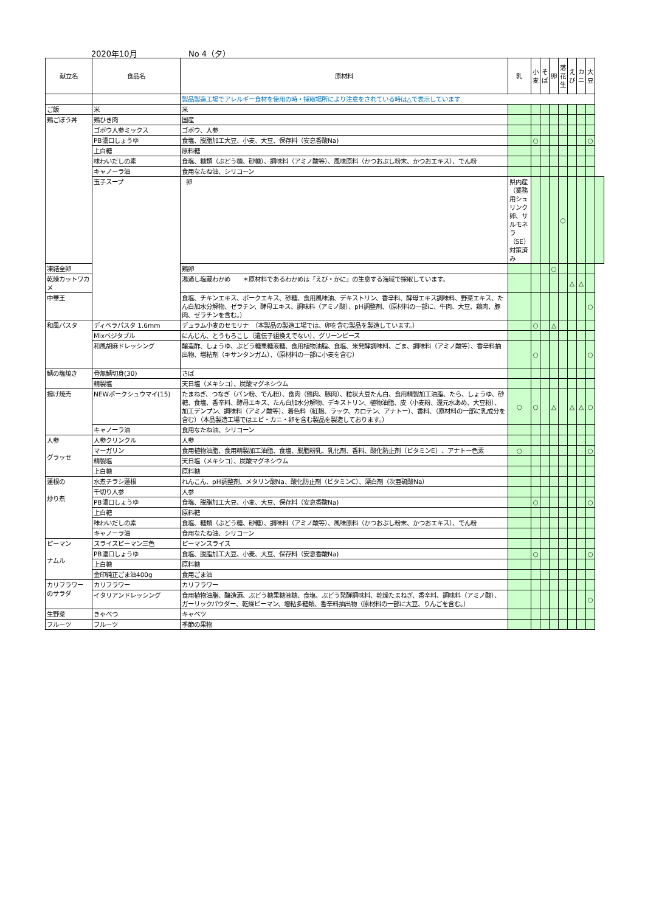2020年10月 No 4（夕）
| 献立名 | 食品名 | 原材料 | 乳 | 小 麦 | そ ば | 卵 | 落 花 生 | え び | カ ニ | 大 豆 | |
| --- | --- | --- | --- | --- | --- | --- | --- | --- | --- | --- | --- |
| | | 製品製造工場でアレルギー食材を使用の時・採取場所により注意をされている時は△で表示しています | | | | | | | | | |
| ご飯 | 米 | 米 | | | | | | | | | |
| 鶏ごぼう丼 | 鶏ひき肉 | 国産 | | | | | | | | | |
| | ゴボウ人参ミックス | ゴボウ、人参 | | | | | | | | | |
| | PB濃口しょうゆ | 食塩、脱脂加工大豆、小麦、大豆、保存料（安息香酸Na) | | ○ | | | | | | ○ | |
| | 上白糖 | 原料糖 | | | | | | | | | |
| | 味わいだしの素 | 食塩、糖類（ぶどう糖、砂糖）、調味料（アミノ酸等）、風味原料（かつおぶし粉末、かつおエキス）、でん粉 | | | | | | | | | |
| | キャノーラ油 | 食用なたね油、シリコーン | | | | | | | | | |
| | 玉子スープ | 卵 | 県内産（業務用シュリンク卵、サルモネラ（SE）対策済み | | | | ○ | | | | |
| 凍結全卵 | | 鶏卵 | | | | ○ | | | | | |
| 乾燥カットワカメ | | 湯通し塩蔵わかめ ＊原材料であるわかめは「えび・かに」の生息する海域で採取しています。 | | | | | | △ | △ | | |
| 中華王 | | 食塩、チキンエキス、ポークエキス、砂糖、食用風味油、デキストリン、香辛料、酵母エキス調味料、野菜エキス、たん白加水分解物、ゼラチン、酵母エキス、調味料（アミノ酸）、pH調整剤、（原材料の一部に、牛肉、大豆、鶏肉、豚肉、ゼラチンを含む。） | | | | | | | | ○ | |
| 和風パスタ | ディベラパスタ 1.6mm | デュラム小麦のセモリナ （本製品の製造工場では、卵を含む製品を製造しています。） | | ○ | | △ | | | | | |
| | Mixベジタブル | にんじん、とうもろこし（遺伝子組換えでない）、グリーンピース | | | | | | | | | |
| | 和風胡麻ドレッシング | 醸造酢、しょうゆ、ぶどう糖果糖液糖、食用植物油脂、食塩、米発酵調味料、ごま、調味料（アミノ酸等）、香辛料抽出物、増粘剤（キサンタンガム）、（原材料の一部に小麦を含む） | | ○ | | | | | | ○ | |
| 鯖の塩焼き | 骨無鯖切身(30) | さば | | | | | | | | | |
| | 精製塩 | 天日塩（メキシコ）、炭酸マグネシウム | | | | | | | | | |
| 揚げ焼売 | NEWポークシュウマイ(15) | たまねぎ、つなぎ（パン粉、でん粉）、食肉（鶏肉、豚肉）、粒状大豆たん白、食用精製加工油脂、たら、しょうゆ、砂糖、食塩、香辛料、酵母エキス、たん白加水分解物、デキストリン、植物油脂、皮（小麦粉、還元水あめ、大豆粉）、加工デンプン、調味料（アミノ酸等）、着色料（紅麹、ラック、カロテン、アナトー）、香料、（原材料の一部に乳成分を含む）（本品製造工場ではエビ・カニ・卵を含む製品を製造しております。） | ○ | ○ | | △ | | △ | △ | ○ | |
| | キャノーラ油 | 食用なたね油、シリコーン | | | | | | | | | |
| 人参 グラッセ | 人参クリンクル | 人参 | | | | | | | | | |
| | マーガリン | 食用植物油脂、食用精製加工油脂、食塩、脱脂粉乳、乳化剤、香料、酸化防止剤（ビタミンE）、アナトー色素 | ○ | | | | | | | ○ | |
| | 精製塩 | 天日塩（メキシコ）、炭酸マグネシウム | | | | | | | | | |
| | 上白糖 | 原料糖 | | | | | | | | | |
| 蓮根の 炒り煮 | 水煮チラシ蓮根 | れんこん、pH調整剤、メタリン酸Na、酸化防止剤（ビタミンC）、漂白剤（次亜硫酸Na） | | | | | | | | | |
| | 千切り人参 | 人参 | | | | | | | | | |
| | PB濃口しょうゆ | 食塩、脱脂加工大豆、小麦、大豆、保存料（安息香酸Na) | | ○ | | | | | | ○ | |
| | 上白糖 | 原料糖 | | | | | | | | | |
| | 味わいだしの素 | 食塩、糖類（ぶどう糖、砂糖）、調味料（アミノ酸等）、風味原料（かつおぶし粉末、かつおエキス）、でん粉 | | | | | | | | | |
| | キャノーラ油 | 食用なたね油、シリコーン | | | | | | | | | |
| ピーマン ナムル | スライスピーマン三色 | ピーマンスライス | | | | | | | | | |
| | PB濃口しょうゆ | 食塩、脱脂加工大豆、小麦、大豆、保存料（安息香酸Na) | | ○ | | | | | | ○ | |
| | 上白糖 | 原料糖 | | | | | | | | | |
| | 金印純正ごま油400g | 食用ごま油 | | | | | | | | | |
| カリフラワー のサラダ | カリフラワー | カリフラワー | | | | | | | | | |
| | イタリアンドレッシング | 食用植物油脂、醸造酒、ぶどう糖果糖液糖、食塩、ぶどう発酵調味料、乾燥たまねぎ、香辛料、調味料（アミノ酸）、ガーリックパウダー、乾燥ピーマン、増粘多糖類、香辛料抽出物（原材料の一部に大豆、りんごを含む。） | | | | | | | | ○ | |
| 生野菜 | きゃべつ | キャベツ | | | | | | | | | |
| フルーツ | フルーツ | 季節の果物 | | | | | | | | | |